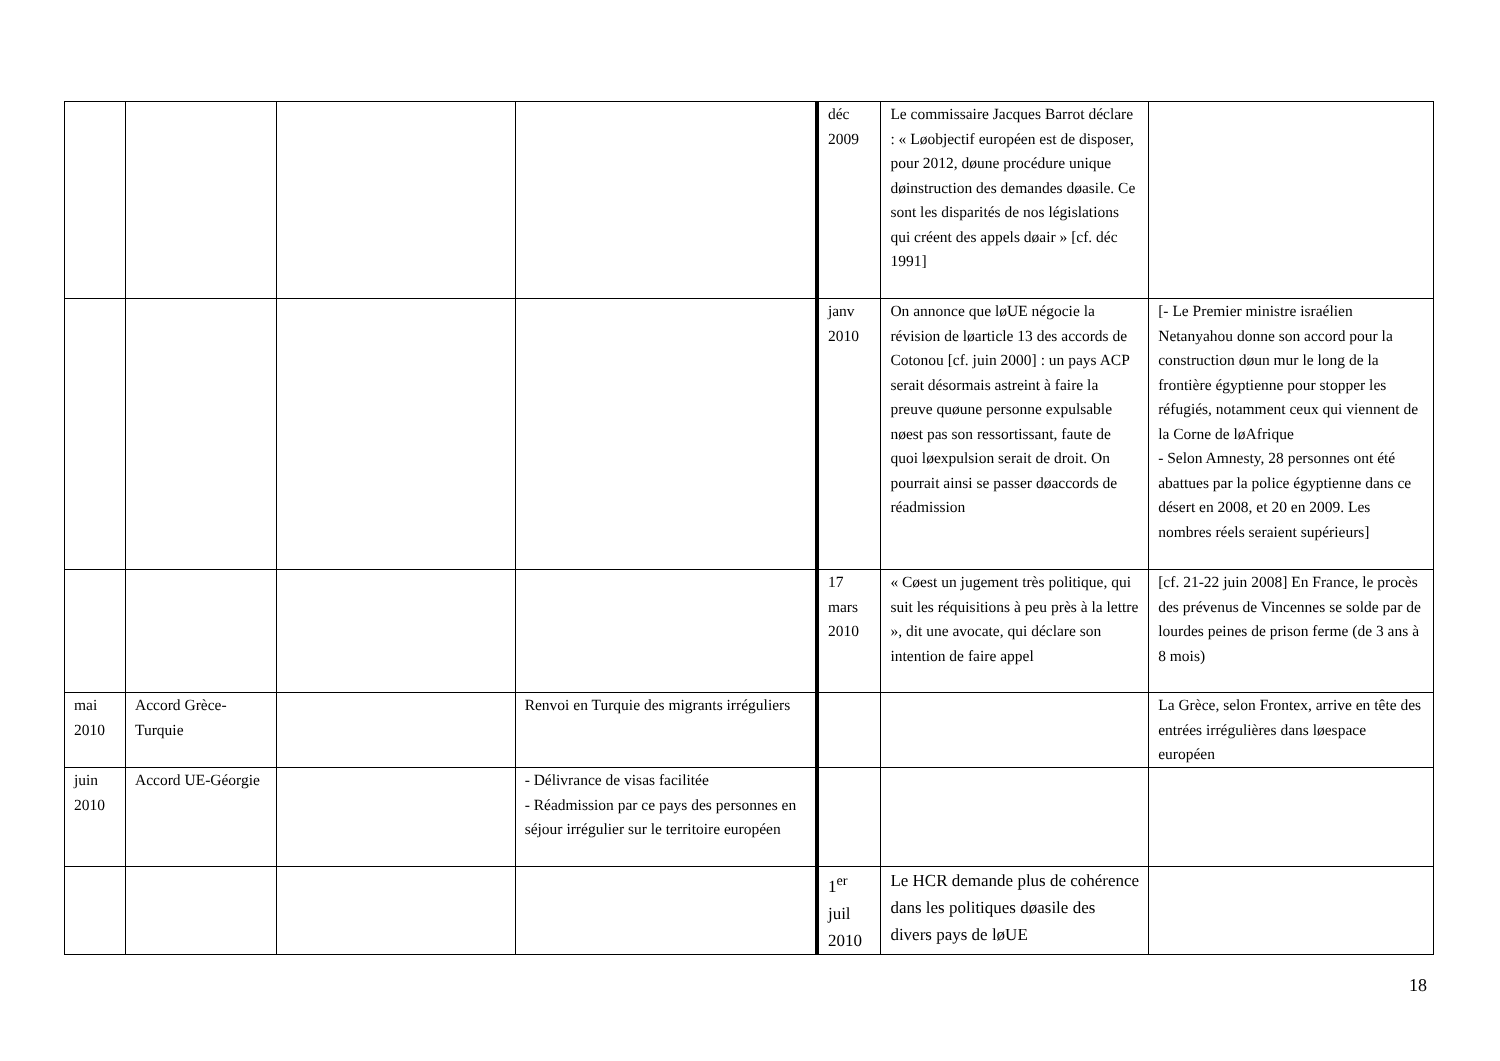| | | | | déc 2009 | Le commissaire Jacques Barrot déclare : « Løobjectif européen est de disposer, pour 2012, døune procédure unique døinstruction des demandes døasile. Ce sont les disparités de nos législations qui créent des appels døair » [cf. déc 1991] | |
| | | | | janv 2010 | On annonce que løUE négocie la révision de løarticle 13 des accords de Cotonou [cf. juin 2000] : un pays ACP serait désormais astreint à faire la preuve quøune personne expulsable nøest pas son ressortissant, faute de quoi løexpulsion serait de droit. On pourrait ainsi se passer døaccords de réadmission | [- Le Premier ministre israélien Netanyahou donne son accord pour la construction døun mur le long de la frontière égyptienne pour stopper les réfugiés, notamment ceux qui viennent de la Corne de løAfrique - Selon Amnesty, 28 personnes ont été abattues par la police égyptienne dans ce désert en 2008, et 20 en 2009. Les nombres réels seraient supérieurs] |
| | | | | 17 mars 2010 | « Cøest un jugement très politique, qui suit les réquisitions à peu près à la lettre », dit une avocate, qui déclare son intention de faire appel | [cf. 21-22 juin 2008] En France, le procès des prévenus de Vincennes se solde par de lourdes peines de prison ferme (de 3 ans à 8 mois) |
| mai 2010 | Accord Grèce-Turquie | | Renvoi en Turquie des migrants irréguliers | | | La Grèce, selon Frontex, arrive en tête des entrées irrégulières dans løespace européen |
| juin 2010 | Accord UE-Géorgie | | - Délivrance de visas facilitée - Réadmission par ce pays des personnes en séjour irrégulier sur le territoire européen | | | |
| | | | | 1<sup>er</sup> juil 2010 | Le HCR demande plus de cohérence dans les politiques døasile des divers pays de løUE | |
18